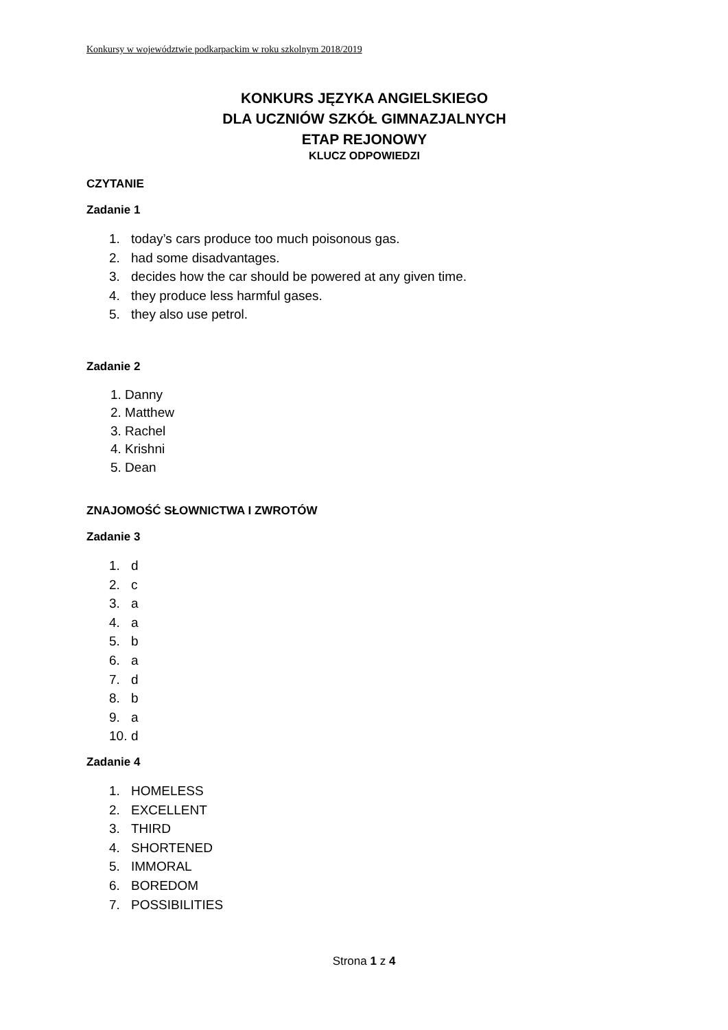Konkursy w województwie podkarpackim w roku szkolnym 2018/2019
KONKURS JĘZYKA ANGIELSKIEGO
DLA UCZNIÓW SZKÓŁ GIMNAZJALNYCH
ETAP REJONOWY
KLUCZ ODPOWIEDZI
CZYTANIE
Zadanie 1
1. today’s cars produce too much poisonous gas.
2. had some disadvantages.
3. decides how the car should be powered at any given time.
4. they produce less harmful gases.
5. they also use petrol.
Zadanie 2
1. Danny
2. Matthew
3. Rachel
4. Krishni
5. Dean
ZNAJOMOŚĆ SŁOWNICTWA I ZWROTÓW
Zadanie 3
1. d
2. c
3. a
4. a
5. b
6. a
7. d
8. b
9. a
10. d
Zadanie 4
1. HOMELESS
2. EXCELLENT
3. THIRD
4. SHORTENED
5. IMMORAL
6. BOREDOM
7. POSSIBILITIES
Strona 1 z 4